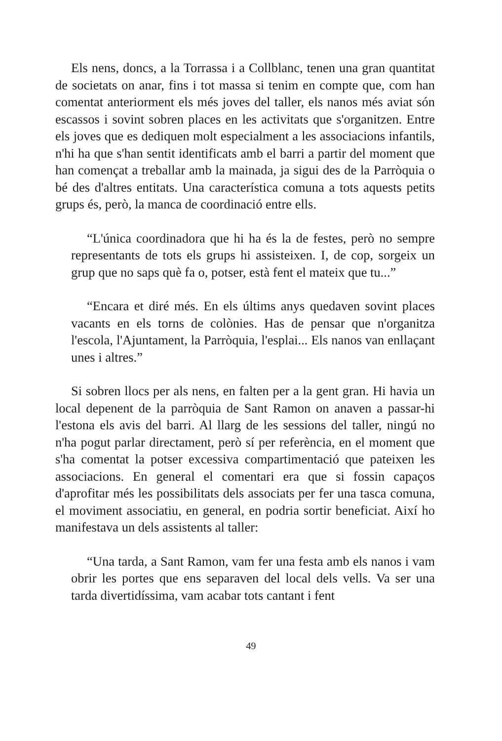Els nens, doncs, a la Torrassa i a Collblanc, tenen una gran quantitat de societats on anar, fins i tot massa si tenim en compte que, com han comentat anteriorment els més joves del taller, els nanos més aviat són escassos i sovint sobren places en les activitats que s'organitzen. Entre els joves que es dediquen molt especialment a les associacions infantils, n'hi ha que s'han sentit identificats amb el barri a partir del moment que han començat a treballar amb la mainada, ja sigui des de la Parròquia o bé des d'altres entitats. Una característica comuna a tots aquests petits grups és, però, la manca de coordinació entre ells.
“L'única coordinadora que hi ha és la de festes, però no sempre representants de tots els grups hi assisteixen. I, de cop, sorgeix un grup que no saps què fa o, potser, està fent el mateix que tu...”
“Encara et diré més. En els últims anys quedaven sovint places vacants en els torns de colònies. Has de pensar que n'organitza l'escola, l'Ajuntament, la Parròquia, l'esplai... Els nanos van enllaçant unes i altres.”
Si sobren llocs per als nens, en falten per a la gent gran. Hi havia un local depenent de la parròquia de Sant Ramon on anaven a passar-hi l'estona els avis del barri. Al llarg de les sessions del taller, ningú no n'ha pogut parlar directament, però sí per referència, en el moment que s'ha comentat la potser excessiva compartimentació que pateixen les associacions. En general el comentari era que si fossin capaços d'aprofitar més les possibilitats dels associats per fer una tasca comuna, el moviment associatiu, en general, en podria sortir beneficiat. Així ho manifestava un dels assistents al taller:
“Una tarda, a Sant Ramon, vam fer una festa amb els nanos i vam obrir les portes que ens separaven del local dels vells. Va ser una tarda divertidíssima, vam acabar tots cantant i fent
49